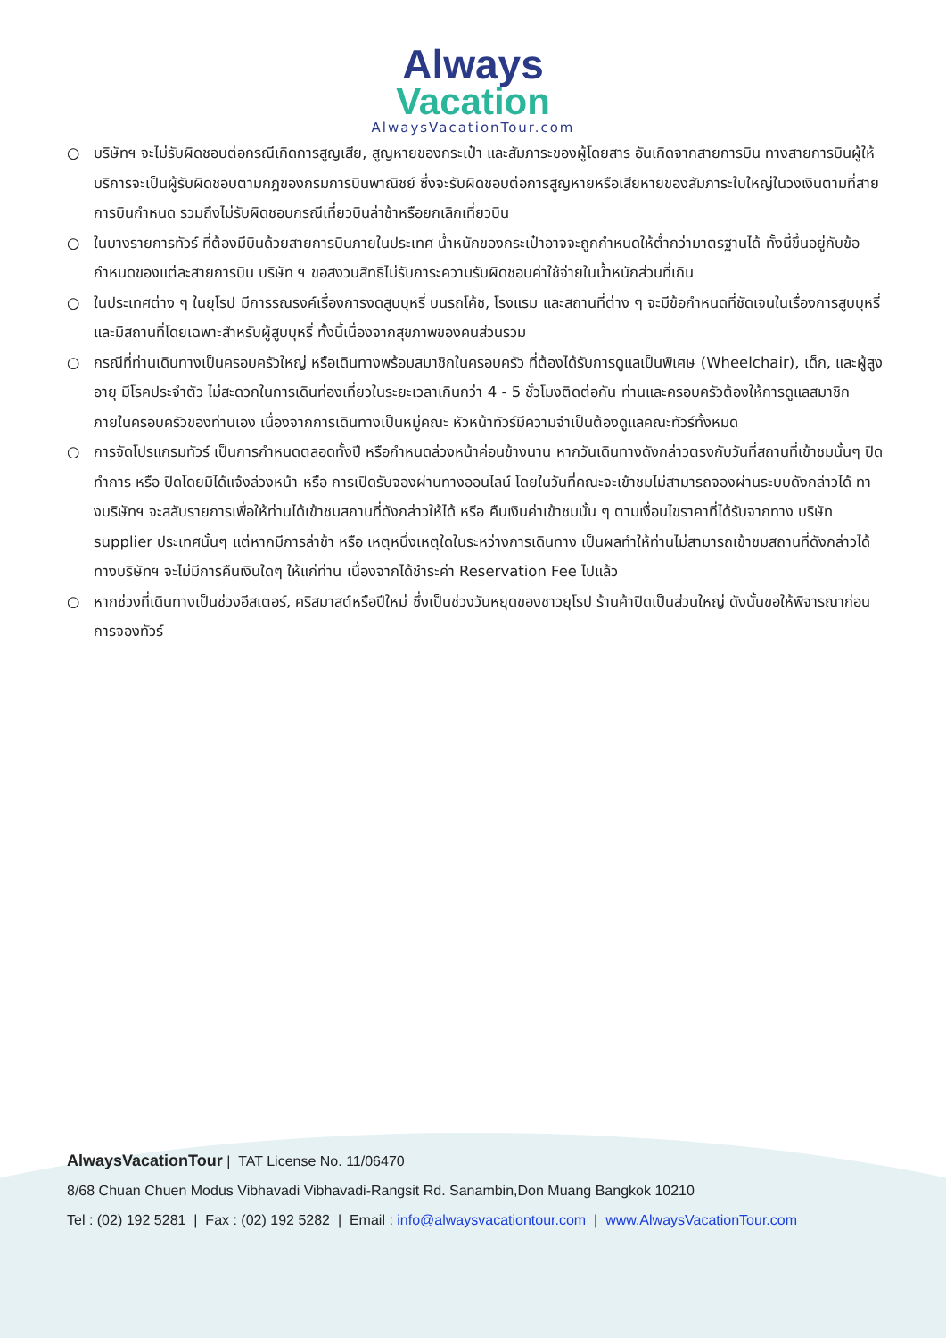Always
Vacation
AlwaysVacationTour.com
○ บริษัทฯ จะไม่รับผิดชอบต่อกรณีเกิดการสูญเสีย, สูญหายของกระเป๋า และสัมภาระของผู้โดยสาร อันเกิดจากสายการบิน ทางสายการบินผู้ให้บริการจะเป็นผู้รับผิดชอบตามกฎของกรมการบินพาณิชย์ ซึ่งจะรับผิดชอบต่อการสูญหายหรือเสียหายของสัมภาระใบใหญ่ในวงเงินตามที่สายการบินกำหนด รวมถึงไม่รับผิดชอบกรณีเที่ยวบินล่าช้าหรือยกเลิกเที่ยวบิน
○ ในบางรายการทัวร์ ที่ต้องมีบินด้วยสายการบินภายในประเทศ น้ำหนักของกระเป๋าอาจจะถูกกำหนดให้ต่ำกว่ามาตรฐานได้ ทั้งนี้ขึ้นอยู่กับข้อกำหนดของแต่ละสายการบิน บริษัท ฯ ขอสงวนสิทธิไม่รับภาระความรับผิดชอบค่าใช้จ่ายในน้ำหนักส่วนที่เกิน
○ ในประเทศต่าง ๆ ในยุโรป มีการรณรงค์เรื่องการงดสูบบุหรี่ บนรถโค้ช, โรงแรม และสถานที่ต่าง ๆ จะมีข้อกำหนดที่ชัดเจนในเรื่องการสูบบุหรี่ และมีสถานที่โดยเฉพาะสำหรับผู้สูบบุหรี่ ทั้งนี้เนื่องจากสุขภาพของคนส่วนรวม
○ กรณีที่ท่านเดินทางเป็นครอบครัวใหญ่ หรือเดินทางพร้อมสมาชิกในครอบครัว ที่ต้องได้รับการดูแลเป็นพิเศษ (Wheelchair), เด็ก, และผู้สูงอายุ มีโรคประจำตัว ไม่สะดวกในการเดินท่องเที่ยวในระยะเวลาเกินกว่า 4 - 5 ชั่วโมงติดต่อกัน ท่านและครอบครัวต้องให้การดูแลสมาชิกภายในครอบครัวของท่านเอง เนื่องจากการเดินทางเป็นหมู่คณะ หัวหน้าทัวร์มีความจำเป็นต้องดูแลคณะทัวร์ทั้งหมด
○ การจัดโปรแกรมทัวร์ เป็นการกำหนดตลอดทั้งปี หรือกำหนดล่วงหน้าค่อนข้างนาน หากวันเดินทางดังกล่าวตรงกับวันที่สถานที่เข้าชมนั้นๆ ปิดทำการ หรือ ปิดโดยมิได้แจ้งล่วงหน้า หรือ การเปิดรับจองผ่านทางออนไลน์ โดยในวันที่คณะจะเข้าชมไม่สามารถจองผ่านระบบดังกล่าวได้ ทางบริษัทฯ จะสลับรายการเพื่อให้ท่านได้เข้าชมสถานที่ดังกล่าวให้ได้ หรือ คืนเงินค่าเข้าชมนั้น ๆ ตามเงื่อนไขราคาที่ได้รับจากทาง บริษัท supplier ประเทศนั้นๆ แต่หากมีการล่าช้า หรือ เหตุหนึ่งเหตุใดในระหว่างการเดินทาง เป็นผลทำให้ท่านไม่สามารถเข้าชมสถานที่ดังกล่าวได้ ทางบริษัทฯ จะไม่มีการคืนเงินใดๆ ให้แก่ท่าน เนื่องจากได้ชำระค่า Reservation Fee ไปแล้ว
○ หากช่วงที่เดินทางเป็นช่วงอีสเตอร์, คริสมาสต์หรือปีใหม่ ซึ่งเป็นช่วงวันหยุดของชาวยุโรป ร้านค้าปิดเป็นส่วนใหญ่ ดังนั้นขอให้พิจารณาก่อนการจองทัวร์
AlwaysVacationTour | TAT License No. 11/06470
8/68 Chuan Chuen Modus Vibhavadi Vibhavadi-Rangsit Rd. Sanambin,Don Muang Bangkok 10210
Tel : (02) 192 5281 | Fax : (02) 192 5282 | Email : info@alwaysvacationtour.com | www.AlwaysVacationTour.com